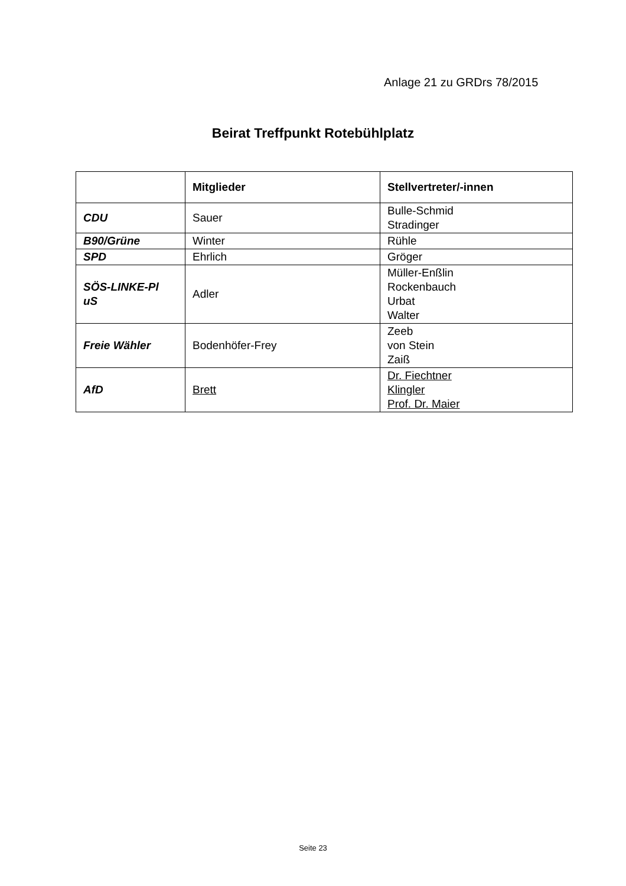Anlage 21 zu GRDrs 78/2015
Beirat Treffpunkt Rotebühlplatz
| | Mitglieder | Stellvertreter/-innen |
| --- | --- | --- |
| CDU | Sauer | Bulle-Schmid Stradinger |
| B90/Grüne | Winter | Rühle |
| SPD | Ehrlich | Gröger |
| SÖS-LINKE-Pl uS | Adler | Müller-Enßlin Rockenbauch Urbat Walter |
| Freie Wähler | Bodenhöfer-Frey | Zeeb von Stein Zaiß |
| AfD | Brett | Dr. Fiechtner Klingler Prof. Dr. Maier |
Seite 23